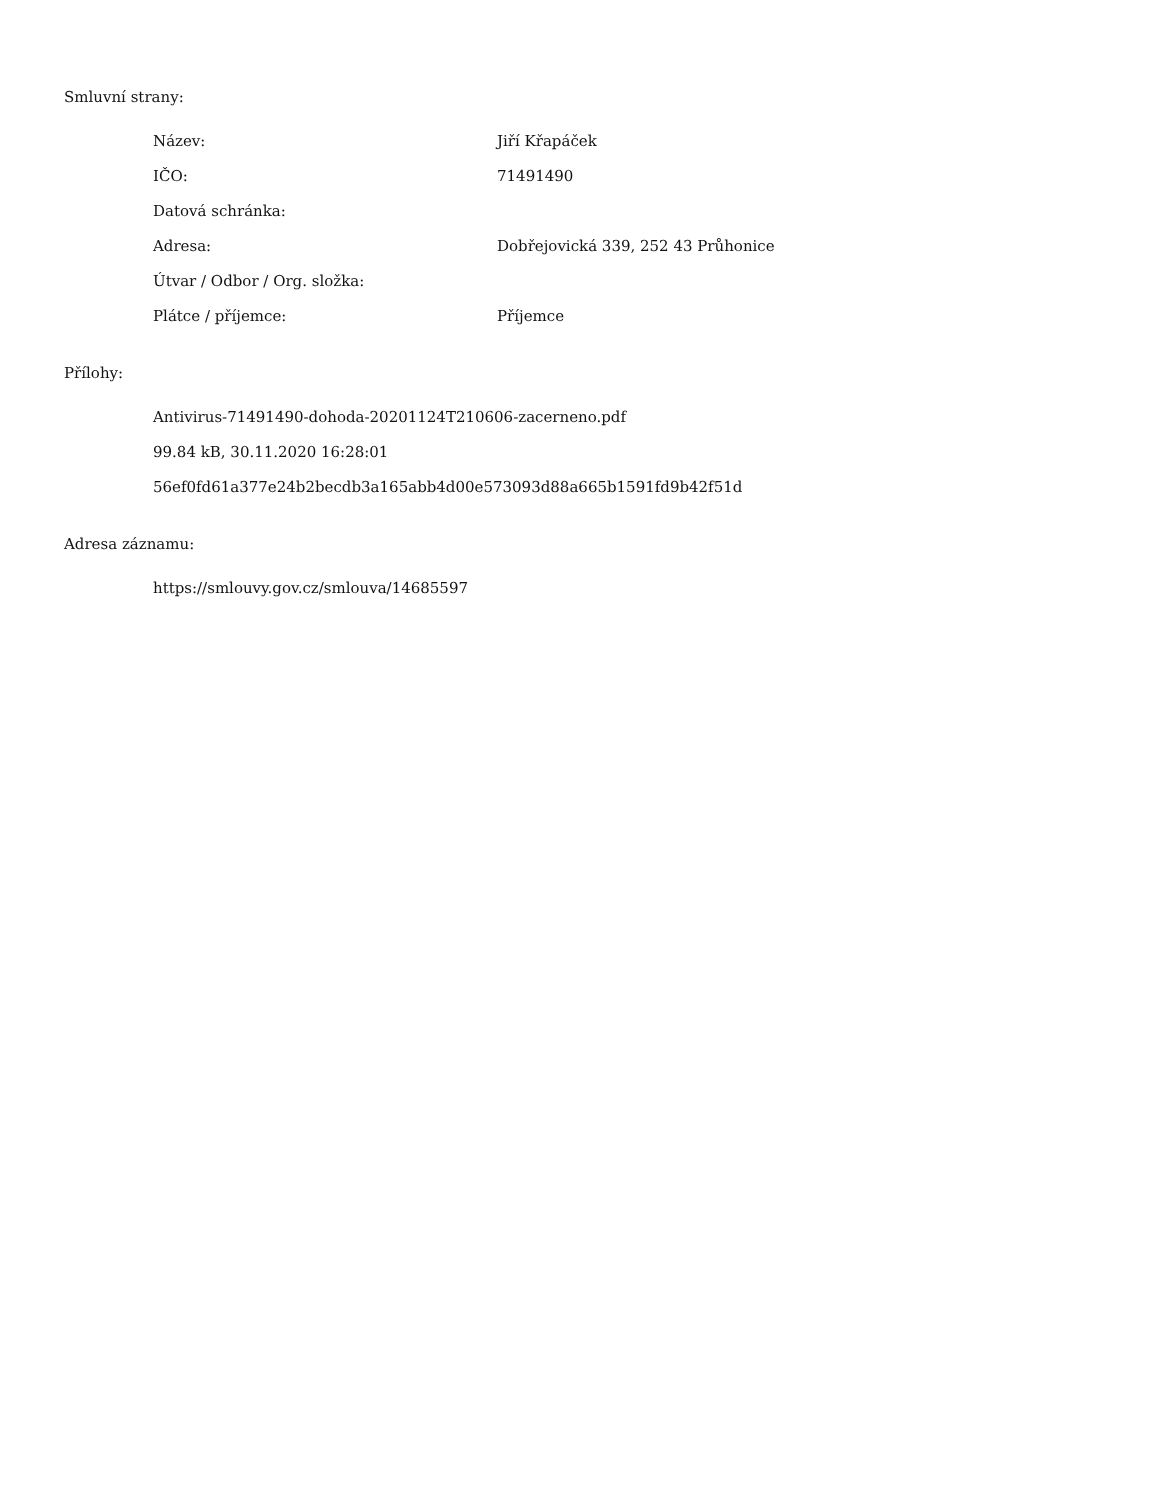Smluvní strany:
| Název: | Jiří Křapáček |
| IČO: | 71491490 |
| Datová schránka: | |
| Adresa: | Dobřejovická 339, 252 43 Průhonice |
| Útvar / Odbor / Org. složka: | |
| Plátce / příjemce: | Příjemce |
Přílohy:
Antivirus-71491490-dohoda-20201124T210606-zacerneno.pdf
99.84 kB, 30.11.2020 16:28:01
56ef0fd61a377e24b2becdb3a165abb4d00e573093d88a665b1591fd9b42f51d
Adresa záznamu:
https://smlouvy.gov.cz/smlouva/14685597